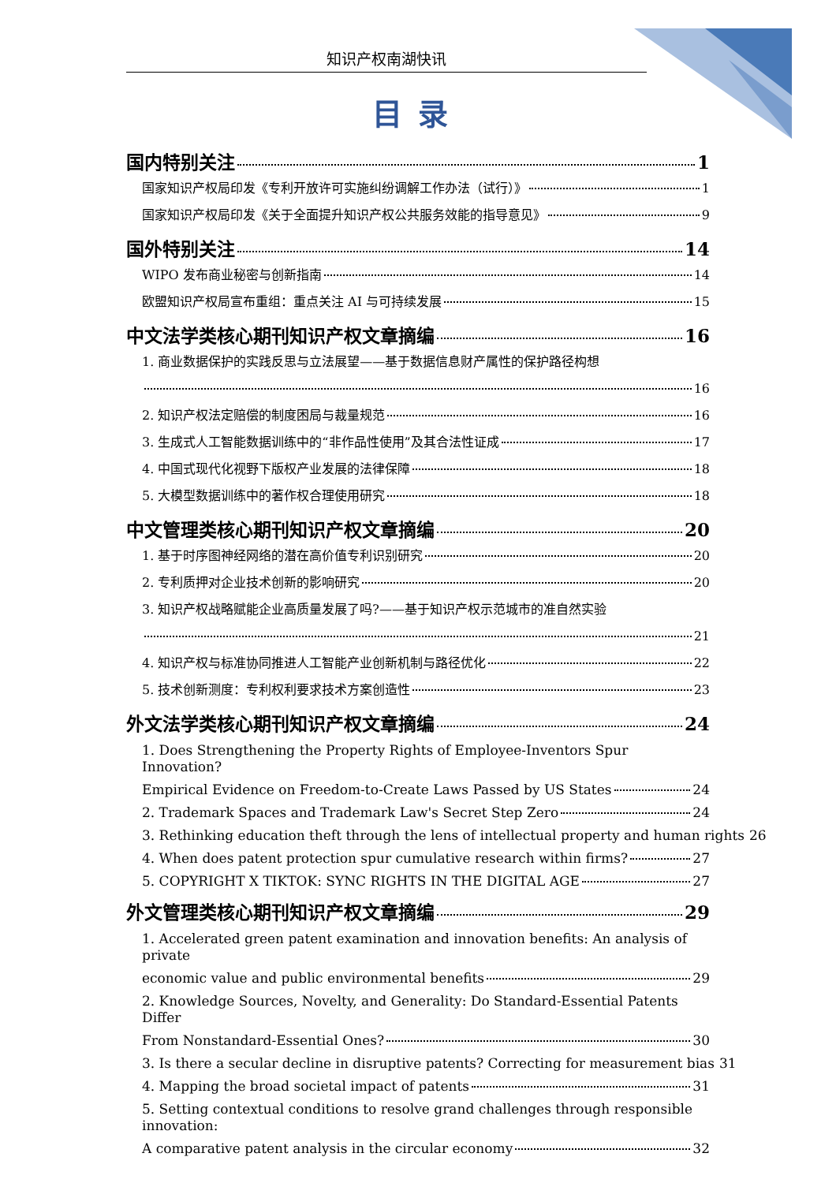知识产权南湖快讯
目录
国内特别关注 1
国家知识产权局印发《专利开放许可实施纠纷调解工作办法（试行）》 1
国家知识产权局印发《关于全面提升知识产权公共服务效能的指导意见》 9
国外特别关注 14
WIPO 发布商业秘密与创新指南 14
欧盟知识产权局宣布重组：重点关注 AI 与可持续发展 15
中文法学类核心期刊知识产权文章摘编 16
1. 商业数据保护的实践反思与立法展望——基于数据信息财产属性的保护路径构想
16
2. 知识产权法定赔偿的制度困局与裁量规范 16
3. 生成式人工智能数据训练中的“非作品性使用”及其合法性证成 17
4. 中国式现代化视野下版权产业发展的法律保障 18
5. 大模型数据训练中的著作权合理使用研究 18
中文管理类核心期刊知识产权文章摘编 20
1. 基于时序图神经网络的潜在高价值专利识别研究 20
2. 专利质押对企业技术创新的影响研究 20
3. 知识产权战略赋能企业高质量发展了吗?——基于知识产权示范城市的准自然实验
21
4. 知识产权与标准协同推进人工智能产业创新机制与路径优化 22
5. 技术创新测度：专利权利要求技术方案创造性 23
外文法学类核心期刊知识产权文章摘编 24
1. Does Strengthening the Property Rights of Employee-Inventors Spur Innovation?
Empirical Evidence on Freedom-to-Create Laws Passed by US States 24
2. Trademark Spaces and Trademark Law's Secret Step Zero 24
3. Rethinking education theft through the lens of intellectual property and human rights 26
4. When does patent protection spur cumulative research within firms? 27
5. COPYRIGHT X TIKTOK: SYNC RIGHTS IN THE DIGITAL AGE 27
外文管理类核心期刊知识产权文章摘编 29
1. Accelerated green patent examination and innovation benefits: An analysis of private
economic value and public environmental benefits 29
2. Knowledge Sources, Novelty, and Generality: Do Standard-Essential Patents Differ
From Nonstandard-Essential Ones? 30
3. Is there a secular decline in disruptive patents? Correcting for measurement bias 31
4. Mapping the broad societal impact of patents 31
5. Setting contextual conditions to resolve grand challenges through responsible innovation:
A comparative patent analysis in the circular economy 32